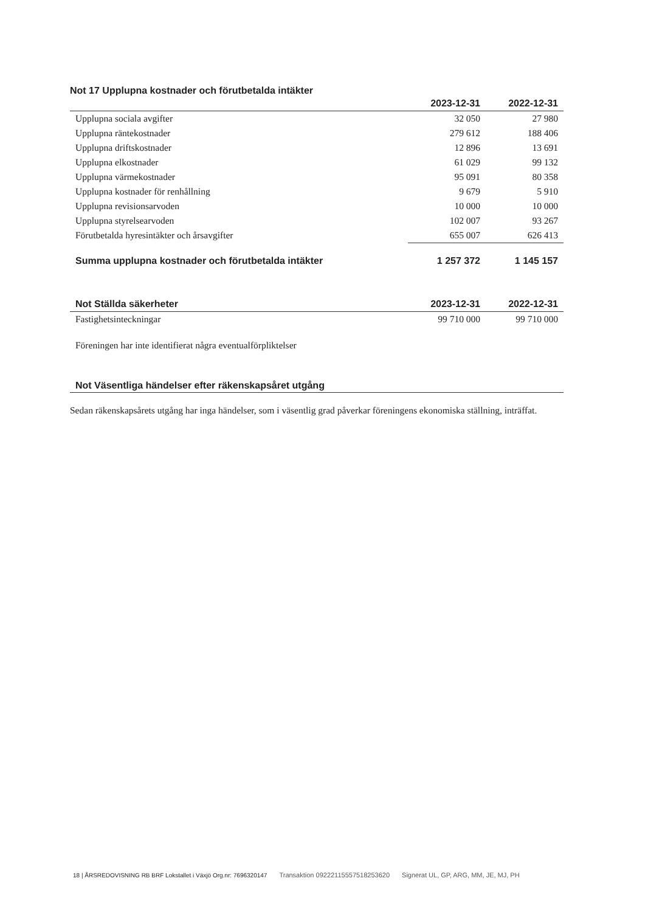Not 17 Upplupna kostnader och förutbetalda intäkter
| | 2023-12-31 | 2022-12-31 |
| --- | --- | --- |
| Upplupna sociala avgifter | 32 050 | 27 980 |
| Upplupna räntekostnader | 279 612 | 188 406 |
| Upplupna driftskostnader | 12 896 | 13 691 |
| Upplupna elkostnader | 61 029 | 99 132 |
| Upplupna värmekostnader | 95 091 | 80 358 |
| Upplupna kostnader för renhållning | 9 679 | 5 910 |
| Upplupna revisionsarvoden | 10 000 | 10 000 |
| Upplupna styrelsearvoden | 102 007 | 93 267 |
| Förutbetalda hyresintäkter och årsavgifter | 655 007 | 626 413 |
| Summa upplupna kostnader och förutbetalda intäkter | 1 257 372 | 1 145 157 |
| Not Ställda säkerheter | 2023-12-31 | 2022-12-31 |
| --- | --- | --- |
| Fastighetsinteckningar | 99 710 000 | 99 710 000 |
Föreningen har inte identifierat några eventualförpliktelser
Not Väsentliga händelser efter räkenskapsåret utgång
Sedan räkenskapsårets utgång har inga händelser, som i väsentlig grad påverkar föreningens ekonomiska ställning, inträffat.
18 | ÅRSREDOVISNING RB BRF Lokstallet i Växjö Org.nr: 7696320147 Transaktion 09222115557518253620 Signerat UL, GP, ARG, MM, JE, MJ, PH